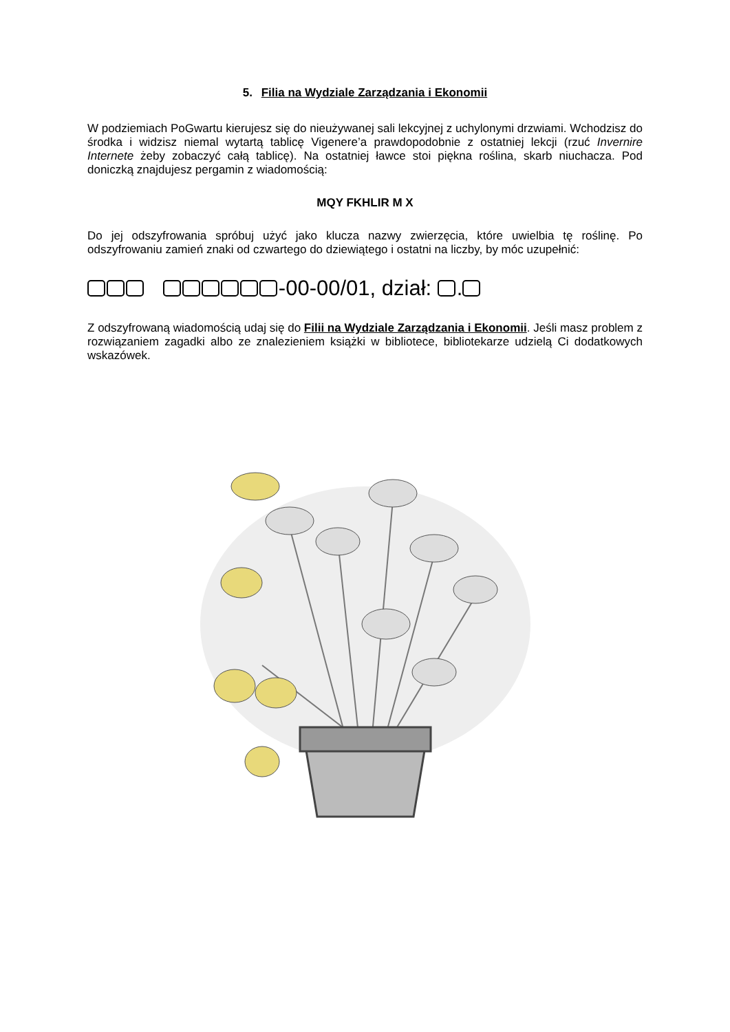5. Filia na Wydziale Zarządzania i Ekonomii
W podziemiach PoGwartu kierujesz się do nieużywanej sali lekcyjnej z uchylonymi drzwiami. Wchodzisz do środka i widzisz niemal wytartą tablicę Vigenere’a prawdopodobnie z ostatniej lekcji (rzuć Invernire Internete żeby zobaczyć całą tablicę). Na ostatniej ławce stoi piękna roślina, skarb niuchacza. Pod doniczką znajdujesz pergamin z wiadomością:
MQY FKHLIR M X
Do jej odszyfrowania spróbuj użyć jako klucza nazwy zwierzęcia, które uwielbia tę roślinę. Po odszyfrowaniu zamień znaki od czwartego do dziewiątego i ostatni na liczby, by móc uzupełnić:
-00-00/01, dział: .
Z odszyfrowaną wiadomością udaj się do Filii na Wydziale Zarządzania i Ekonomii. Jeśli masz problem z rozwiązaniem zagadki albo ze znalezieniem książki w bibliotece, bibliotekarze udzielą Ci dodatkowych wskazówek.